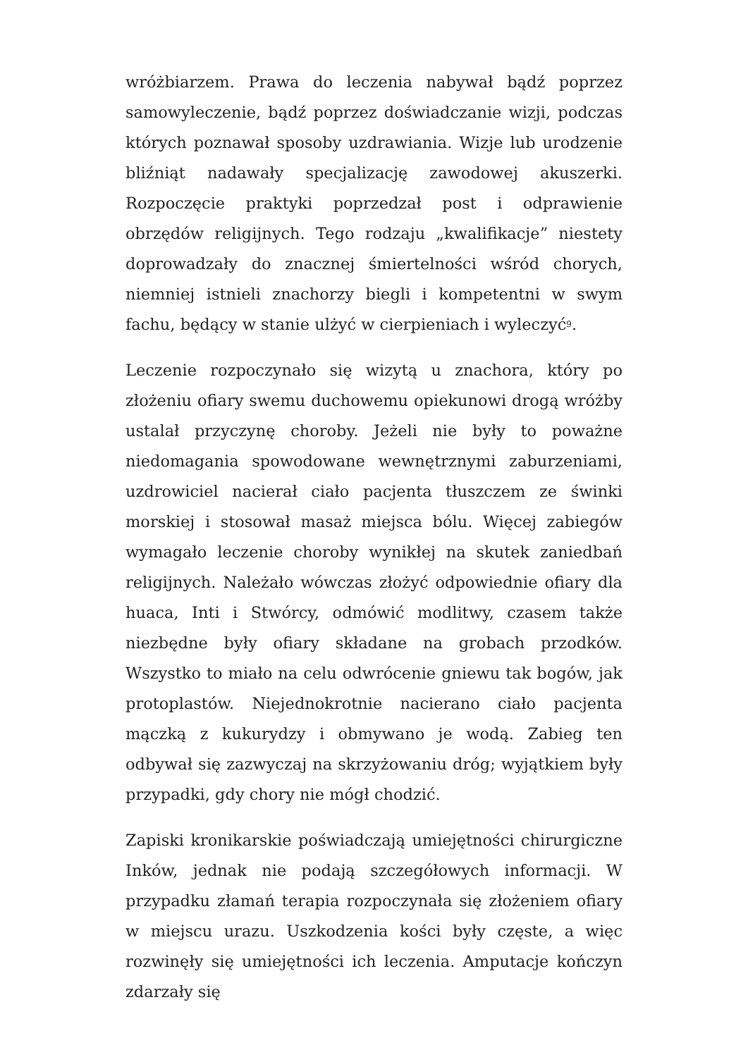wróżbiarzem. Prawa do leczenia nabywał bądź poprzez samowyleczenie, bądź poprzez doświadczanie wizji, podczas których poznawał sposoby uzdrawiania. Wizje lub urodzenie bliźniąt nadawały specjalizację zawodowej akuszerki. Rozpoczęcie praktyki poprzedzał post i odprawienie obrzędów religijnych. Tego rodzaju „kwalifikacje” niestety doprowadzały do znacznej śmiertelności wśród chorych, niemniej istnieli znachorzy biegli i kompetentni w swym fachu, będący w stanie ulżyć w cierpieniach i wyleczyć<sup>9</sup>.
Leczenie rozpoczynało się wizytą u znachora, który po złożeniu ofiary swemu duchowemu opiekunowi drogą wróżby ustalał przyczynę choroby. Jeżeli nie były to poważne niedomagania spowodowane wewnętrznymi zaburzeniami, uzdrowiciel nacierał ciało pacjenta tłuszczem ze świnki morskiej i stosował masaż miejsca bólu. Więcej zabiegów wymagało leczenie choroby wynikłej na skutek zaniedbań religijnych. Należało wówczas złożyć odpowiednie ofiary dla huaca, Inti i Stwórcy, odmówić modlitwy, czasem także niezbędne były ofiary składane na grobach przodków. Wszystko to miało na celu odwrócenie gniewu tak bogów, jak protoplastów. Niejednokrotnie nacierano ciało pacjenta mączką z kukurydzy i obmywano je wodą. Zabieg ten odbywał się zazwyczaj na skrzyżowaniu dróg; wyjątkiem były przypadki, gdy chory nie mógł chodzić.
Zapiski kronikarskie poświadczają umiejętności chirurgiczne Inków, jednak nie podają szczegółowych informacji. W przypadku złamań terapia rozpoczynała się złożeniem ofiary w miejscu urazu. Uszkodzenia kości były częste, a więc rozwinęły się umiejętności ich leczenia. Amputacje kończyn zdarzały się